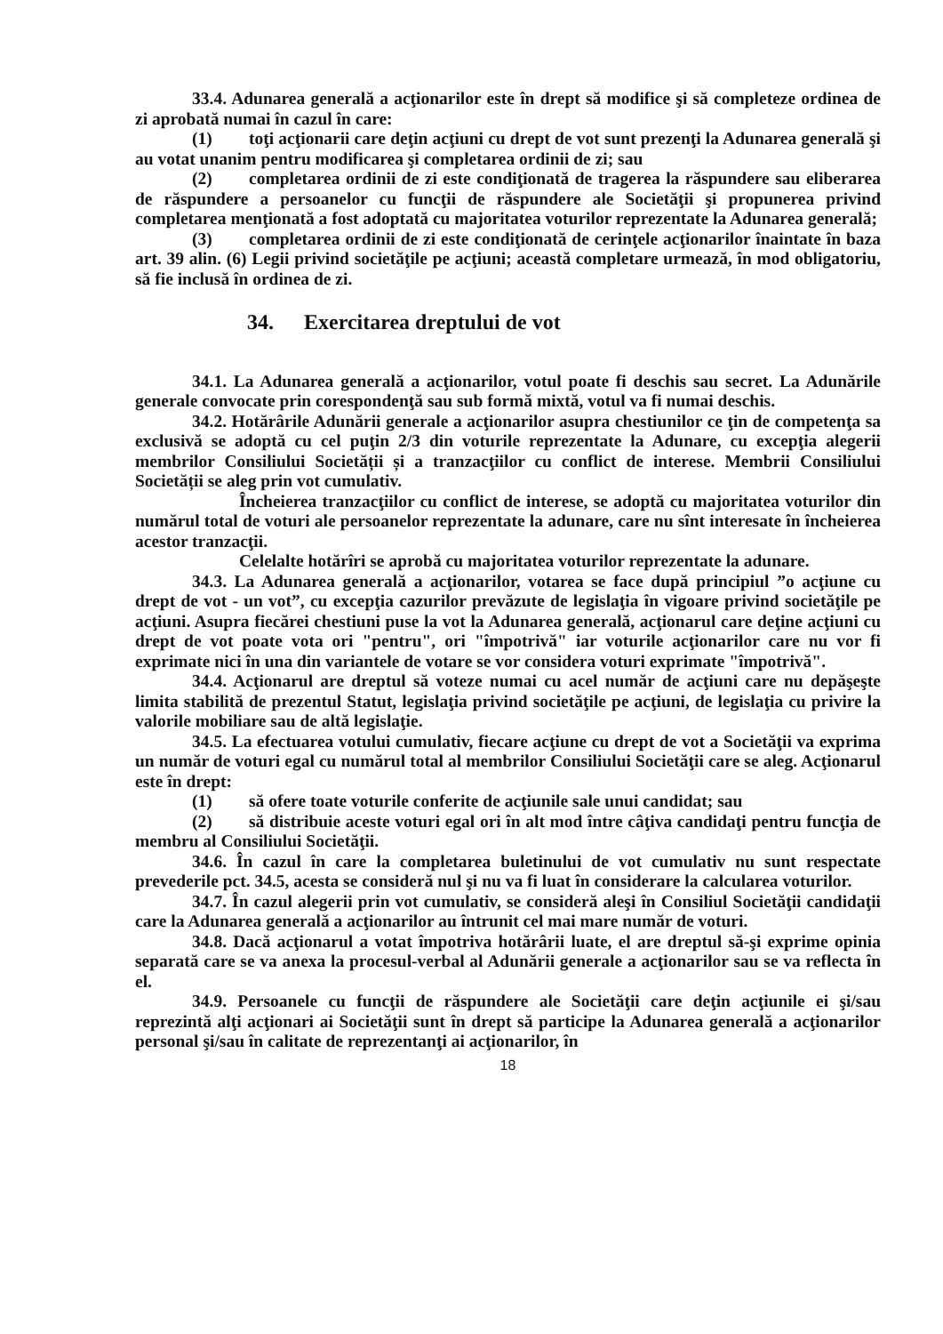33.4. Adunarea generală a acţionarilor este în drept să modifice şi să completeze ordinea de zi aprobată numai în cazul în care:
(1) toţi acţionarii care deţin acţiuni cu drept de vot sunt prezenţi la Adunarea generală şi au votat unanim pentru modificarea şi completarea ordinii de zi; sau
(2) completarea ordinii de zi este condiţionată de tragerea la răspundere sau eliberarea de răspundere a persoanelor cu funcţii de răspundere ale Societăţii şi propunerea privind completarea menţionată a fost adoptată cu majoritatea voturilor reprezentate la Adunarea generală;
(3) completarea ordinii de zi este condiţionată de cerinţele acţionarilor înaintate în baza art. 39 alin. (6) Legii privind societăţile pe acţiuni; această completare urmează, în mod obligatoriu, să fie inclusă în ordinea de zi.
34. Exercitarea dreptului de vot
34.1. La Adunarea generală a acţionarilor, votul poate fi deschis sau secret. La Adunările generale convocate prin corespondenţă sau sub formă mixtă, votul va fi numai deschis.
34.2. Hotărârile Adunării generale a acţionarilor asupra chestiunilor ce ţin de competenţa sa exclusivă se adoptă cu cel puţin 2/3 din voturile reprezentate la Adunare, cu excepţia alegerii membrilor Consiliului Societății și a tranzacţiilor cu conflict de interese. Membrii Consiliului Societății se aleg prin vot cumulativ.
Încheierea tranzacţiilor cu conflict de interese, se adoptă cu majoritatea voturilor din numărul total de voturi ale persoanelor reprezentate la adunare, care nu sînt interesate în încheierea acestor tranzacţii.
Celelalte hotărîri se aprobă cu majoritatea voturilor reprezentate la adunare.
34.3. La Adunarea generală a acţionarilor, votarea se face după principiul ”o acţiune cu drept de vot - un vot”, cu excepţia cazurilor prevăzute de legislaţia în vigoare privind societăţile pe acţiuni. Asupra fiecărei chestiuni puse la vot la Adunarea generală, acţionarul care deţine acţiuni cu drept de vot poate vota ori "pentru", ori "împotrivă" iar voturile acţionarilor care nu vor fi exprimate nici în una din variantele de votare se vor considera voturi exprimate "împotrivă".
34.4. Acţionarul are dreptul să voteze numai cu acel număr de acţiuni care nu depăşeşte limita stabilită de prezentul Statut, legislaţia privind societăţile pe acţiuni, de legislaţia cu privire la valorile mobiliare sau de altă legislaţie.
34.5. La efectuarea votului cumulativ, fiecare acţiune cu drept de vot a Societăţii va exprima un număr de voturi egal cu numărul total al membrilor Consiliului Societăţii care se aleg. Acţionarul este în drept:
(1) să ofere toate voturile conferite de acţiunile sale unui candidat; sau
(2) să distribuie aceste voturi egal ori în alt mod între câţiva candidaţi pentru funcţia de membru al Consiliului Societăţii.
34.6. În cazul în care la completarea buletinului de vot cumulativ nu sunt respectate prevederile pct. 34.5, acesta se consideră nul şi nu va fi luat în considerare la calcularea voturilor.
34.7. În cazul alegerii prin vot cumulativ, se consideră aleşi în Consiliul Societăţii candidaţii care la Adunarea generală a acţionarilor au întrunit cel mai mare număr de voturi.
34.8. Dacă acţionarul a votat împotriva hotărârii luate, el are dreptul să-şi exprime opinia separată care se va anexa la procesul-verbal al Adunării generale a acţionarilor sau se va reflecta în el.
34.9. Persoanele cu funcţii de răspundere ale Societăţii care deţin acţiunile ei şi/sau reprezintă alţi acţionari ai Societăţii sunt în drept să participe la Adunarea generală a acţionarilor personal şi/sau în calitate de reprezentanţi ai acţionarilor, în
18